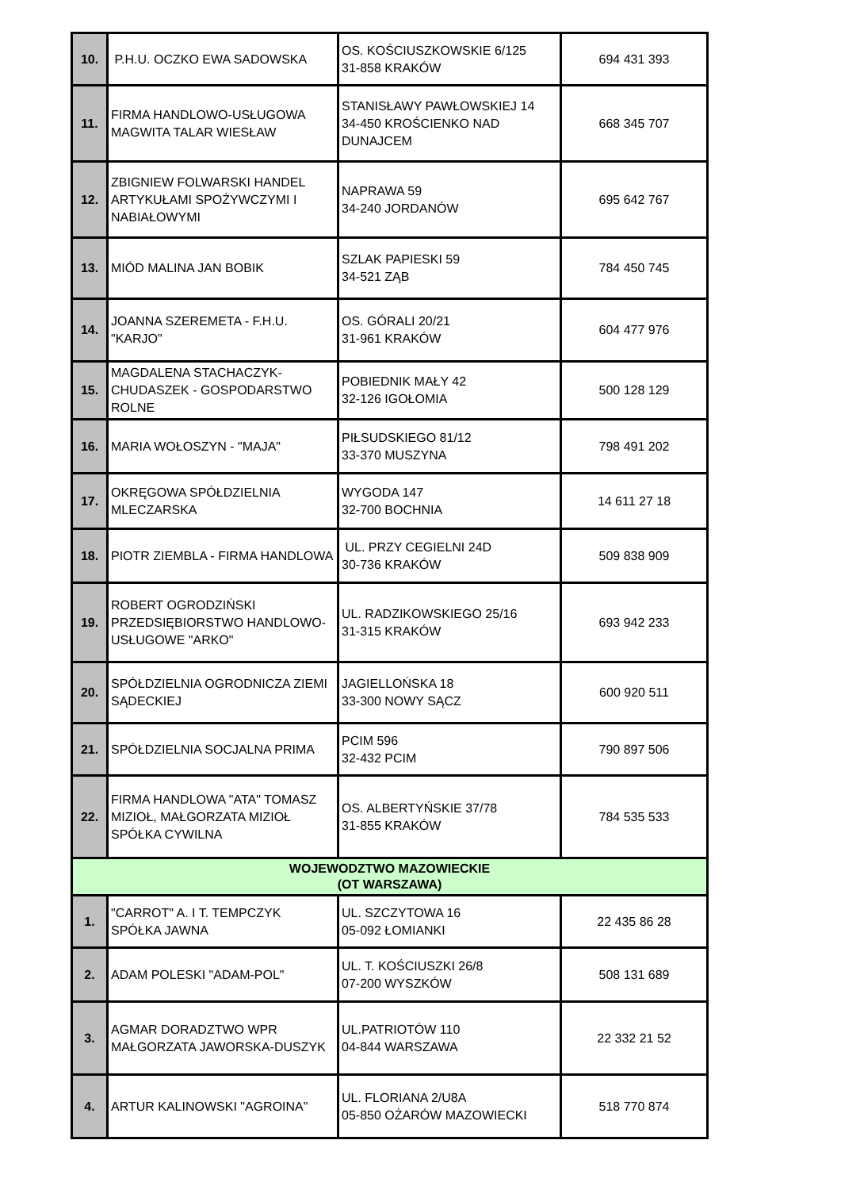| 10. | P.H.U. OCZKO EWA SADOWSKA | OS. KOŚCIUSZKOWSKIE 6/125 31-858 KRAKÓW | 694 431 393 |
| 11. | FIRMA HANDLOWO-USŁUGOWA MAGWITA TALAR WIESŁAW | STANISŁAWY PAWŁOWSKIEJ 14 34-450 KROŚCIENKO NAD DUNAJCEM | 668 345 707 |
| 12. | ZBIGNIEW FOLWARSKI HANDEL ARTYKUŁAMI SPOŻYWCZYMI I NABIAŁOWYMI | NAPRAWA 59 34-240 JORDANÓW | 695 642 767 |
| 13. | MIÓD MALINA JAN BOBIK | SZLAK PAPIESKI 59 34-521 ZĄB | 784 450 745 |
| 14. | JOANNA SZEREMETA - F.H.U. "KARJO" | OS. GÓRALI 20/21 31-961 KRAKÓW | 604 477 976 |
| 15. | MAGDALENA STACHACZYK-CHUDASZEK - GOSPODARSTWO ROLNE | POBIEDNIK MAŁY 42 32-126 IGOŁOMIA | 500 128 129 |
| 16. | MARIA WOŁOSZYN - "MAJA" | PIŁSUDSKIEGO 81/12 33-370 MUSZYNA | 798 491 202 |
| 17. | OKRĘGOWA SPÓŁDZIELNIA MLECZARSKA | WYGODA 147 32-700 BOCHNIA | 14 611 27 18 |
| 18. | PIOTR ZIEMBLA - FIRMA HANDLOWA | UL. PRZY CEGIELNI 24D 30-736 KRAKÓW | 509 838 909 |
| 19. | ROBERT OGRODZIŃSKI PRZEDSIĘBIORSTWO HANDLOWO-USŁUGOWE "ARKO" | UL. RADZIKOWSKIEGO 25/16 31-315 KRAKÓW | 693 942 233 |
| 20. | SPÓŁDZIELNIA OGRODNICZA ZIEMI SĄDECKIEJ | JAGIELLOŃSKA 18 33-300 NOWY SĄCZ | 600 920 511 |
| 21. | SPÓŁDZIELNIA SOCJALNA PRIMA | PCIM 596 32-432 PCIM | 790 897 506 |
| 22. | FIRMA HANDLOWA "ATA" TOMASZ MIZIOŁ, MAŁGORZATA MIZIOŁ SPÓŁKA CYWILNA | OS. ALBERTYŃSKIE 37/78 31-855 KRAKÓW | 784 535 533 |
| WOJEWODZTWO MAZOWIECKIE (OT WARSZAWA) | | | |
| 1. | "CARROT" A. I T. TEMPCZYK SPÓŁKA JAWNA | UL. SZCZYTOWA 16 05-092 ŁOMIANKI | 22 435 86 28 |
| 2. | ADAM POLESKI "ADAM-POL" | UL. T. KOŚCIUSZKI 26/8 07-200 WYSZKÓW | 508 131 689 |
| 3. | AGMAR DORADZTWO WPR MAŁGORZATA JAWORSKA-DUSZYK | UL.PATRIOTÓW 110 04-844 WARSZAWA | 22 332 21 52 |
| 4. | ARTUR KALINOWSKI "AGROINA" | UL. FLORIANA 2/U8A 05-850 OŻARÓW MAZOWIECKI | 518 770 874 |